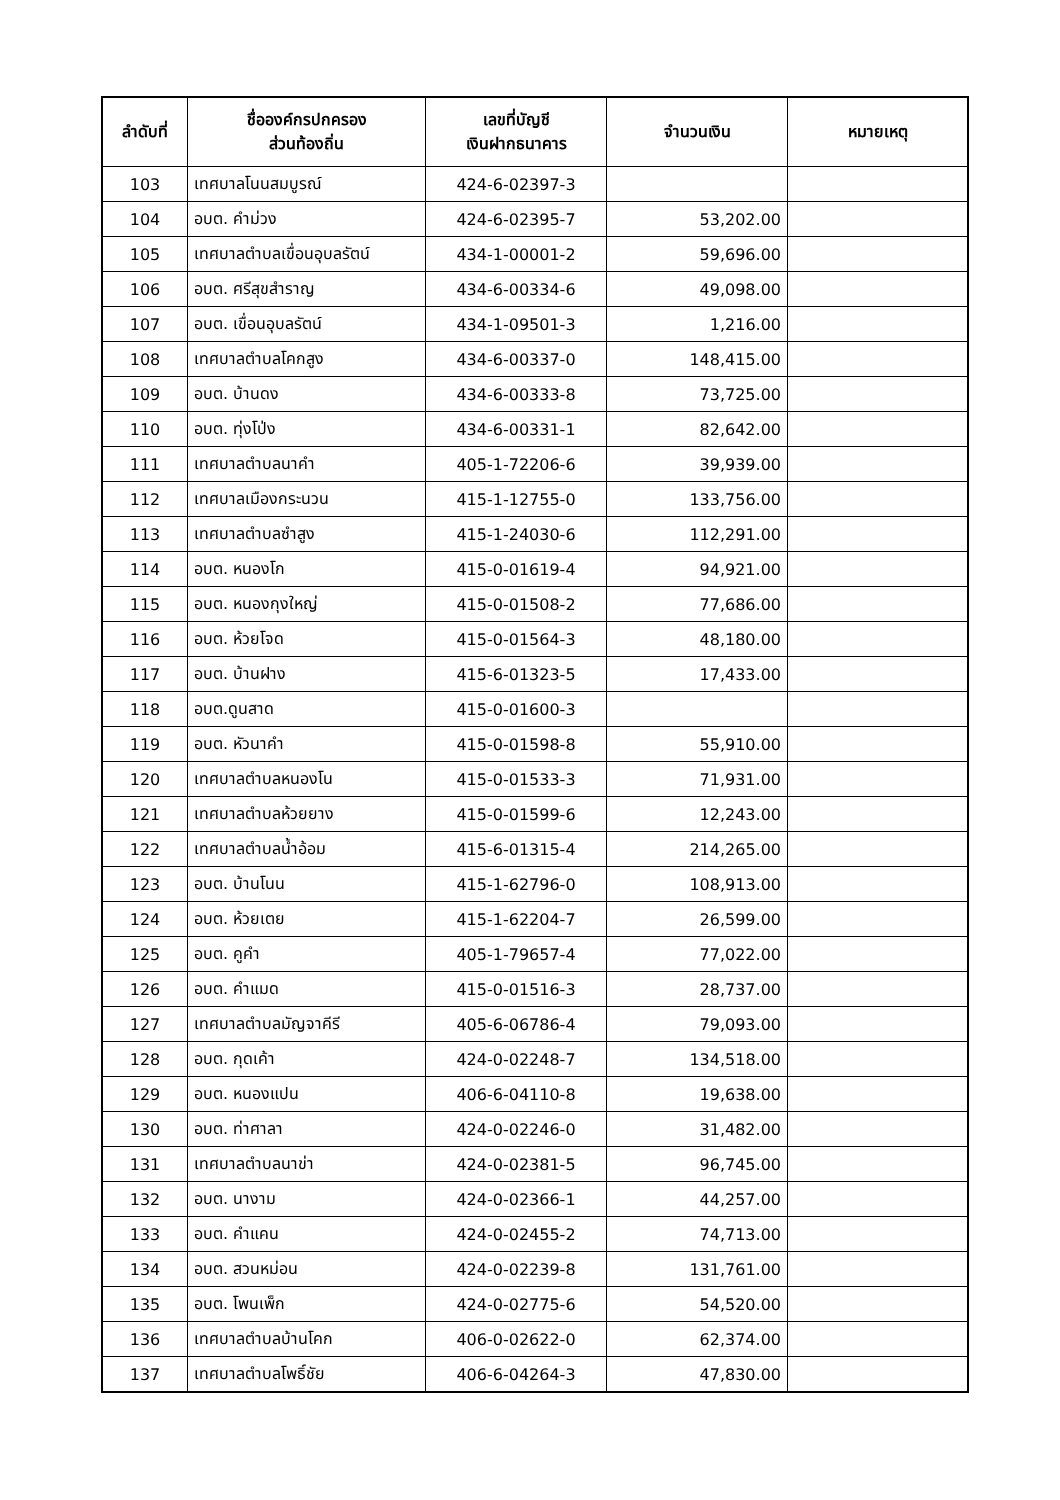| ลำดับที่ | ชื่อองค์กรปกครอง ส่วนท้องถิ่น | เลขที่บัญชี เงินฝากธนาคาร | จำนวนเงิน | หมายเหตุ |
| --- | --- | --- | --- | --- |
| 103 | เทศบาลโนนสมบูรณ์ | 424-6-02397-3 | | |
| 104 | อบต. คำม่วง | 424-6-02395-7 | 53,202.00 | |
| 105 | เทศบาลตำบลเขื่อนอุบลรัตน์ | 434-1-00001-2 | 59,696.00 | |
| 106 | อบต. ศรีสุขสำราญ | 434-6-00334-6 | 49,098.00 | |
| 107 | อบต. เขื่อนอุบลรัตน์ | 434-1-09501-3 | 1,216.00 | |
| 108 | เทศบาลตำบลโคกสูง | 434-6-00337-0 | 148,415.00 | |
| 109 | อบต. บ้านดง | 434-6-00333-8 | 73,725.00 | |
| 110 | อบต. ทุ่งโป่ง | 434-6-00331-1 | 82,642.00 | |
| 111 | เทศบาลตำบลนาคำ | 405-1-72206-6 | 39,939.00 | |
| 112 | เทศบาลเมืองกระนวน | 415-1-12755-0 | 133,756.00 | |
| 113 | เทศบาลตำบลซำสูง | 415-1-24030-6 | 112,291.00 | |
| 114 | อบต. หนองโก | 415-0-01619-4 | 94,921.00 | |
| 115 | อบต. หนองกุงใหญ่ | 415-0-01508-2 | 77,686.00 | |
| 116 | อบต. ห้วยโจด | 415-0-01564-3 | 48,180.00 | |
| 117 | อบต. บ้านฝาง | 415-6-01323-5 | 17,433.00 | |
| 118 | อบต.ดูนสาด | 415-0-01600-3 | | |
| 119 | อบต. หัวนาคำ | 415-0-01598-8 | 55,910.00 | |
| 120 | เทศบาลตำบลหนองโน | 415-0-01533-3 | 71,931.00 | |
| 121 | เทศบาลตำบลห้วยยาง | 415-0-01599-6 | 12,243.00 | |
| 122 | เทศบาลตำบลน้ำอ้อม | 415-6-01315-4 | 214,265.00 | |
| 123 | อบต. บ้านโนน | 415-1-62796-0 | 108,913.00 | |
| 124 | อบต. ห้วยเตย | 415-1-62204-7 | 26,599.00 | |
| 125 | อบต. คูคำ | 405-1-79657-4 | 77,022.00 | |
| 126 | อบต. คำแมด | 415-0-01516-3 | 28,737.00 | |
| 127 | เทศบาลตำบลมัญจาคีรี | 405-6-06786-4 | 79,093.00 | |
| 128 | อบต. กุดเค้า | 424-0-02248-7 | 134,518.00 | |
| 129 | อบต. หนองแปน | 406-6-04110-8 | 19,638.00 | |
| 130 | อบต. ท่าศาลา | 424-0-02246-0 | 31,482.00 | |
| 131 | เทศบาลตำบลนาข่า | 424-0-02381-5 | 96,745.00 | |
| 132 | อบต. นางาม | 424-0-02366-1 | 44,257.00 | |
| 133 | อบต. คำแคน | 424-0-02455-2 | 74,713.00 | |
| 134 | อบต. สวนหม่อน | 424-0-02239-8 | 131,761.00 | |
| 135 | อบต. โพนเพ็ก | 424-0-02775-6 | 54,520.00 | |
| 136 | เทศบาลตำบลบ้านโคก | 406-0-02622-0 | 62,374.00 | |
| 137 | เทศบาลตำบลโพธิ์ชัย | 406-6-04264-3 | 47,830.00 | |